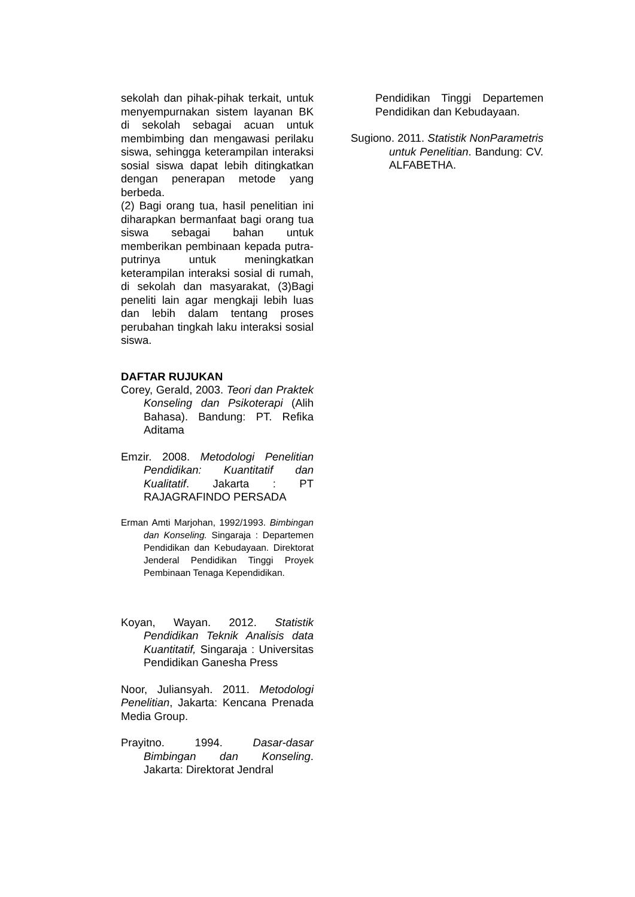sekolah dan pihak-pihak terkait, untuk menyempurnakan sistem layanan BK di sekolah sebagai acuan untuk membimbing dan mengawasi perilaku siswa, sehingga keterampilan interaksi sosial siswa dapat lebih ditingkatkan dengan penerapan metode yang berbeda.
(2) Bagi orang tua, hasil penelitian ini diharapkan bermanfaat bagi orang tua siswa sebagai bahan untuk memberikan pembinaan kepada putra-putrinya untuk meningkatkan keterampilan interaksi sosial di rumah, di sekolah dan masyarakat, (3)Bagi peneliti lain agar mengkaji lebih luas dan lebih dalam tentang proses perubahan tingkah laku interaksi sosial siswa.
DAFTAR RUJUKAN
Corey, Gerald, 2003. Teori dan Praktek Konseling dan Psikoterapi (Alih Bahasa). Bandung: PT. Refika Aditama
Emzir. 2008. Metodologi Penelitian Pendidikan: Kuantitatif dan Kualitatif. Jakarta : PT RAJAGRAFINDO PERSADA
Erman Amti Marjohan, 1992/1993. Bimbingan dan Konseling. Singaraja : Departemen Pendidikan dan Kebudayaan. Direktorat Jenderal Pendidikan Tinggi Proyek Pembinaan Tenaga Kependidikan.
Koyan, Wayan. 2012. Statistik Pendidikan Teknik Analisis data Kuantitatif, Singaraja : Universitas Pendidikan Ganesha Press
Noor, Juliansyah. 2011. Metodologi Penelitian, Jakarta: Kencana Prenada Media Group.
Prayitno. 1994. Dasar-dasar Bimbingan dan Konseling. Jakarta: Direktorat Jendral
Pendidikan Tinggi Departemen Pendidikan dan Kebudayaan.
Sugiono. 2011. Statistik NonParametris untuk Penelitian. Bandung: CV. ALFABETHA.